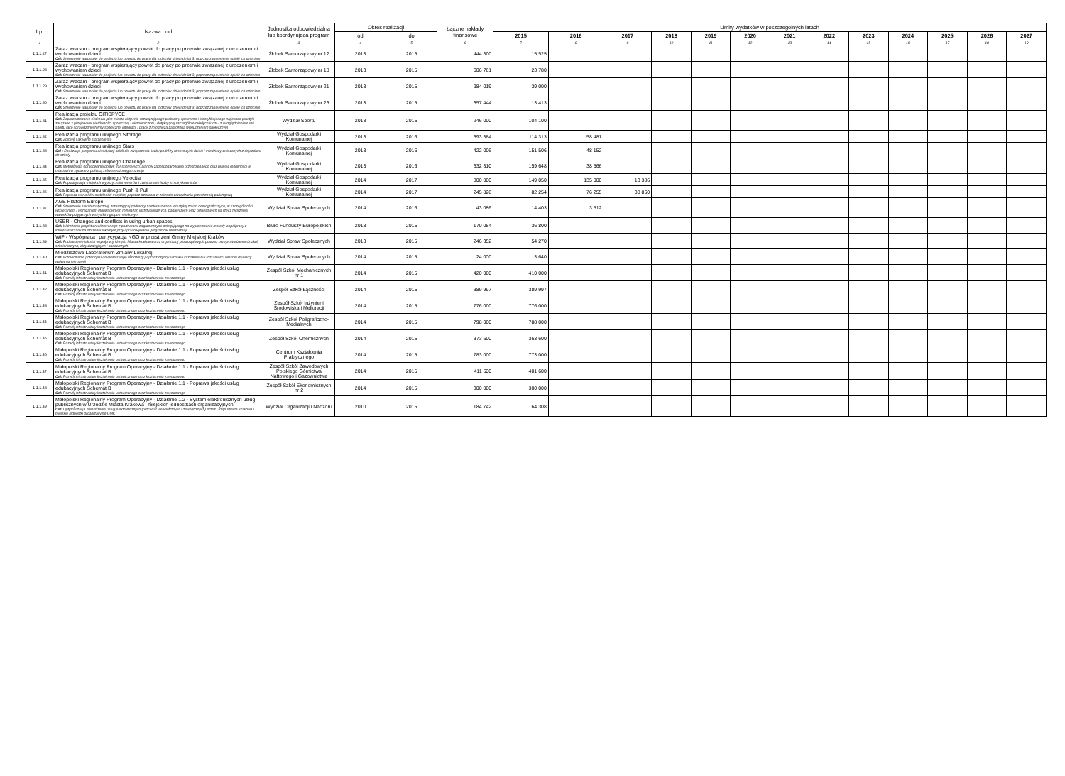| Lp. | Nazwa i cel | Jednostka odpowiedzialna lub koordynująca program | Okres realizacji | | Łączne nakłady finansowe | Limity wydatków w poszczególnych latach | | | | | | | | | | | | |
| --- | --- | --- | --- | --- | --- | --- | --- | --- | --- | --- | --- | --- | --- | --- | --- | --- | --- | --- |
| | | | od | do | | 2015 | 2016 | 2017 | 2018 | 2019 | 2020 | 2021 | 2022 | 2023 | 2024 | 2025 | 2026 | 2027 |
| 1 | 2 | 3 | 4 | 5 | 6 | 7 | 8 | 9 | 10 | 11 | 12 | 13 | 14 | 15 | 16 | 17 | 18 | 19 |
| 1.1.1.27 | Zaraz wracam - program wspierający powrót do pracy po przerwie związanej z urodzeniem i wychowaniem dzieci Cel: Stworzenie warunków do podjęcia lub powrotu do pracy dla rodziców dzieci do lat 3, poprzez zapewnienie opieki ich dzieciom | Żłobek Samorządowy nr 12 | 2013 | 2015 | 444 300 | 15 525 | | | | | | | | | | | | |
| 1.1.1.28 | Zaraz wracam - program wspierający powrót do pracy po przerwie związanej z urodzeniem i wychowaniem dzieci Cel: Stworzenie warunków do podjęcia lub powrotu do pracy dla rodziców dzieci do lat 3, poprzez zapewnienie opieki ich dzieciom | Żłobek Samorządowy nr 18 | 2013 | 2015 | 606 761 | 23 780 | | | | | | | | | | | | |
| 1.1.1.29 | Zaraz wracam - program wspierający powrót do pracy po przerwie związanej z urodzeniem i wychowaniem dzieci Cel: Stworzenie warunków do podjęcia lub powrotu do pracy dla rodziców dzieci do lat 3, poprzez zapewnienie opieki ich dzieciom | Żłobek Samorządowy nr 21 | 2013 | 2015 | 984 019 | 39 000 | | | | | | | | | | | | |
| 1.1.1.30 | Zaraz wracam - program wspierający powrót do pracy po przerwie związanej z urodzeniem i wychowaniem dzieci Cel: Stworzenie warunków do podjęcia lub powrotu do pracy dla rodziców dzieci do lat 3, poprzez zapewnienie opieki ich dzieciom | Żłobek Samorządowy nr 23 | 2013 | 2015 | 357 444 | 13 413 | | | | | | | | | | | | |
| 1.1.1.31 | Realizacja projektu CITISPYCE Cel: Zaprezentowanie Krakowa jako miasta aktywnie rozwiązującego problemy społeczne i identyfikującego najlepsze praktyki związane z przejawami nierówności społecznej i ekonomicznej - dotykającej szczególnie młodych ludzi - z uwzględnieniem roli sportu jako sprawdzonej formy społecznej integracji i pracy z młodzieżą zagrożoną wykluczeniem społecznym | Wydział Sportu | 2013 | 2015 | 246 000 | 104 100 | | | | | | | | | | | | |
| 1.1.1.32 | Realizacja programu unijnego Siforage Cel: Zdrowe i aktywne starzenie się | Wydział Gospodarki Komunalnej | 2013 | 2016 | 393 384 | 114 313 | 58 481 | | | | | | | | | | | |
| 1.1.1.33 | Realizacja programu unijnego Stars Cel : Realizacja programu akredytacji szkół dla zwiększenia liczby podróży rowerowych dzieci i młodzieży związanych z dojazdami do szkoły | Wydział Gospodarki Komunalnej | 2013 | 2016 | 422 006 | 151 506 | 48 152 | | | | | | | | | | | |
| 1.1.1.34 | Realizacja programu unijnego Challenge Cel: Metodologia opracowania polityk transportowych, planów zagospodarowania przestrzennego oraz planów mobilności w miastach w zgodzie z polityką zrównoważonego rozwoju | Wydział Gospodarki Komunalnej | 2013 | 2016 | 332 310 | 159 648 | 38 566 | | | | | | | | | | | |
| 1.1.1.35 | Realizacja programu unijnego Velocitta Cel: Popularyzacja miejskich wypożyczalni rowerów i zwiększenie liczby ich użytkowników | Wydział Gospodarki Komunalnej | 2014 | 2017 | 800 000 | 149 050 | 135 000 | 13 386 | | | | | | | | | | |
| 1.1.1.36 | Realizacja programu unijnego Push & Pull Cel: Poprawa warunków mobilności miejskiej poprzez działania w zakresie zarządzania przestrzenią parkingową | Wydział Gospodarki Komunalnej | 2014 | 2017 | 245 826 | 82 254 | 76 255 | 38 860 | | | | | | | | | | |
| 1.1.1.37 | AGE Platform Europe Cel: Stworzenie sieci tematycznej, zrzeszającej podmioty zainteresowane tematyką zmian demograficznych, w szczególności wspieraniem i wdrażaniem innowacyjnych rozwiązań instytucjonalnych, badawczych oraz biznesowych na rzecz tworzenia warunków przyjaznych wszystkim grupom wiekowym | Wydział Spraw Społecznych | 2014 | 2016 | 43 086 | 14 403 | 3 512 | | | | | | | | | | | |
| 1.1.1.38 | USER - Changes and conflicts in using urban spaces Cel: Wdrożenie projektu realizowanego z partnerami zagranicznymi polegającego na wypracowaniu metody współpracy z interesariuszami na szczeblu lokalnym przy opracowywaniu programów rewitalizacji | Biuro Funduszy Europejskich | 2013 | 2015 | 170 084 | 36 800 | | | | | | | | | | | | |
| 1.1.1.39 | WiP - Współpraca i partycypacja NGO w przestrzeni Gminy Miejskiej Kraków Cel: Podniesienie jakości współpracy Urzędu Miasta Krakowa oraz organizacji pozarządowych poprzez przeprowadzenie działań szkoleniowych, aktywizacyjnych i badawczych | Wydział Spraw Społecznych | 2013 | 2015 | 246 352 | 54 270 | | | | | | | | | | | | |
| 1.1.1.40 | Młodzieżowe Laboratorium Zmiany Lokalnej Cel: Wzmocnienie potencjału obywatelskiego młodzieży poprzez czynny udział w kształtowaniu tożsamości własnej dzielnicy i wpływ na jej rozwój | Wydział Spraw Społecznych | 2014 | 2015 | 24 000 | 3 640 | | | | | | | | | | | | |
| 1.1.1.41 | Małopolski Regionalny Program Operacyjny - Działanie 1.1 - Poprawa jakości usług edukacyjnych Schemat B Cel: Rozwój infrastruktury kształcenia ustawicznego oraz kształcenia zawodowego | Zespół Szkół Mechanicznych nr 1 | 2014 | 2015 | 420 000 | 410 000 | | | | | | | | | | | | |
| 1.1.1.42 | Małopolski Regionalny Program Operacyjny - Działanie 1.1 - Poprawa jakości usług edukacyjnych Schemat B Cel: Rozwój infrastruktury kształcenia ustawicznego oraz kształcenia zawodowego | Zespół Szkół Łączności | 2014 | 2015 | 389 997 | 389 997 | | | | | | | | | | | | |
| 1.1.1.43 | Małopolski Regionalny Program Operacyjny - Działanie 1.1 - Poprawa jakości usług edukacyjnych Schemat B Cel: Rozwój infrastruktury kształcenia ustawicznego oraz kształcenia zawodowego | Zespół Szkół Inżynierii Środowiska i Melioracji | 2014 | 2015 | 776 000 | 776 000 | | | | | | | | | | | | |
| 1.1.1.44 | Małopolski Regionalny Program Operacyjny - Działanie 1.1 - Poprawa jakości usług edukacyjnych Schemat B Cel: Rozwój infrastruktury kształcenia ustawicznego oraz kształcenia zawodowego | Zespół Szkół Poligraficzno-Medialnych | 2014 | 2015 | 798 000 | 788 000 | | | | | | | | | | | | |
| 1.1.1.45 | Małopolski Regionalny Program Operacyjny - Działanie 1.1 - Poprawa jakości usług edukacyjnych Schemat B Cel: Rozwój infrastruktury kształcenia ustawicznego oraz kształcenia zawodowego | Zespół Szkół Chemicznych | 2014 | 2015 | 373 600 | 363 600 | | | | | | | | | | | | |
| 1.1.1.46 | Małopolski Regionalny Program Operacyjny - Działanie 1.1 - Poprawa jakości usług edukacyjnych Schemat B Cel: Rozwój infrastruktury kształcenia ustawicznego oraz kształcenia zawodowego | Centrum Kształcenia Praktycznego | 2014 | 2015 | 783 000 | 773 000 | | | | | | | | | | | | |
| 1.1.1.47 | Małopolski Regionalny Program Operacyjny - Działanie 1.1 - Poprawa jakości usług edukacyjnych Schemat B Cel: Rozwój infrastruktury kształcenia ustawicznego oraz kształcenia zawodowego | Zespół Szkół Zawodowych Polskiego Górnictwa Naftowego i Gazownictwa | 2014 | 2015 | 411 600 | 401 600 | | | | | | | | | | | | |
| 1.1.1.48 | Małopolski Regionalny Program Operacyjny - Działanie 1.1 - Poprawa jakości usług edukacyjnych Schemat B Cel: Rozwój infrastruktury kształcenia ustawicznego oraz kształcenia zawodowego | Zespół Szkół Ekonomicznych nr 2 | 2014 | 2015 | 300 000 | 300 000 | | | | | | | | | | | | |
| 1.1.1.49 | Małopolski Regionalny Program Operacyjny - Działanie 1.2 - System elektronicznych usług publicznych w Urzędzie Miasta Krakowa i miejskich jednostkach organizacyjnych Cel: Optymalizacja świadczenia usług elektronicznych (procedur wewnętrznych i zewnętrznych) przez Urząd Miasta Krakowa i miejskie jednostki organizacyjne GMK | Wydział Organizacji i Nadzoru | 2010 | 2015 | 184 742 | 64 308 | | | | | | | | | | | | |